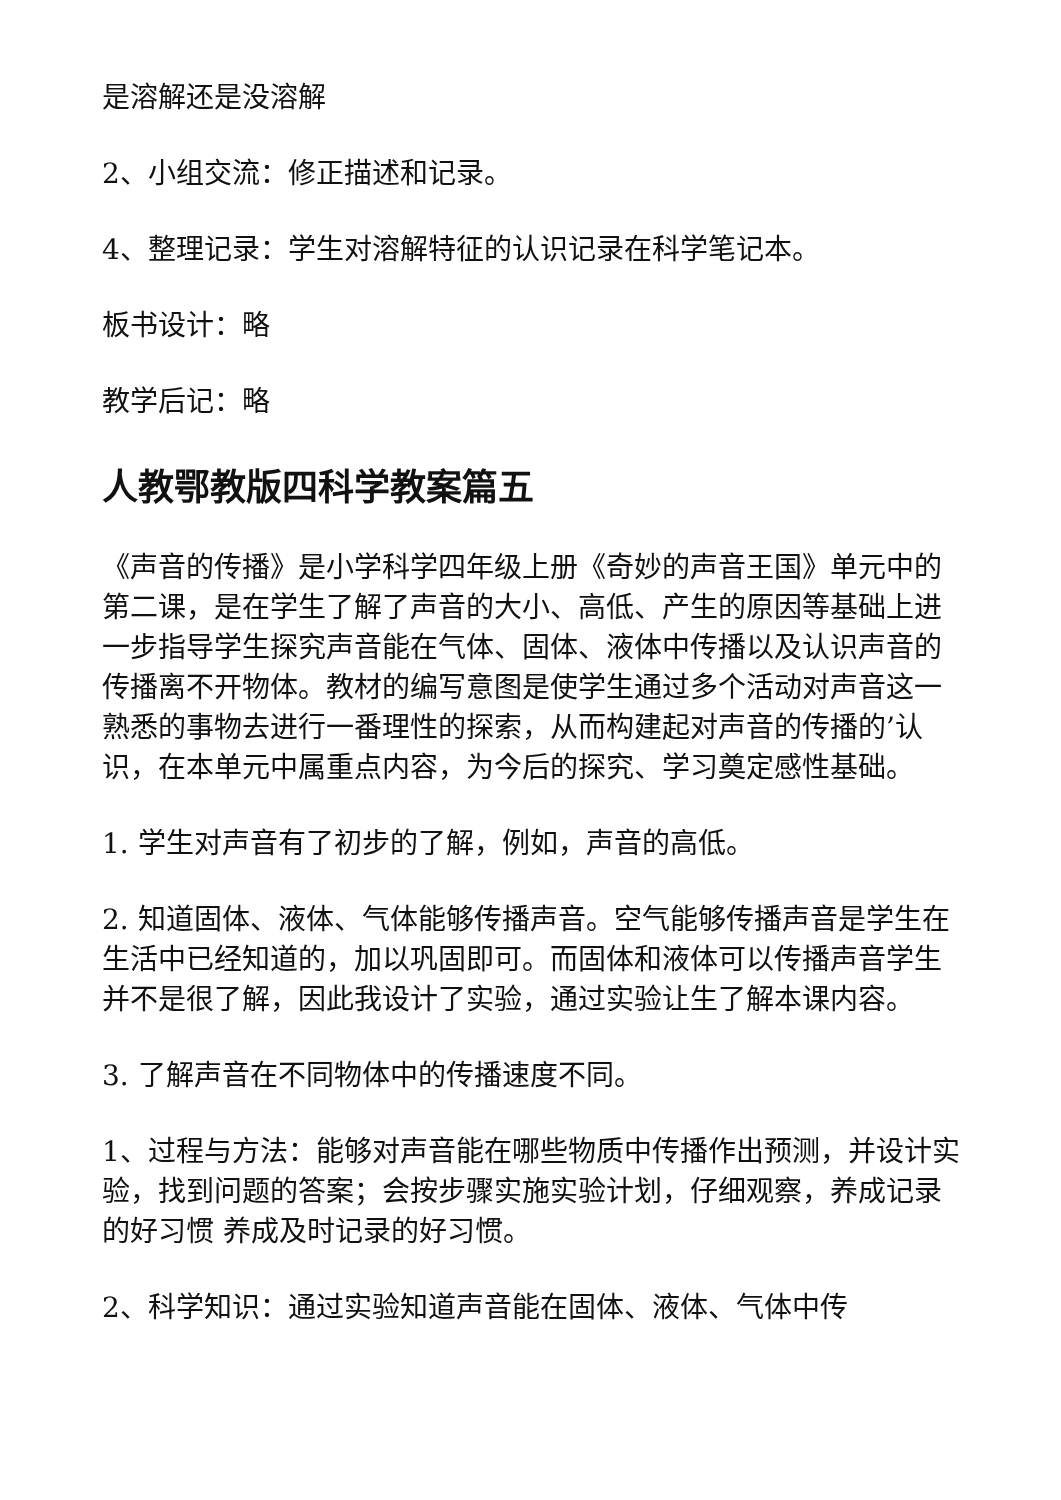是溶解还是没溶解
2、小组交流：修正描述和记录。
4、整理记录：学生对溶解特征的认识记录在科学笔记本。
板书设计：略
教学后记：略
人教鄂教版四科学教案篇五
《声音的传播》是小学科学四年级上册《奇妙的声音王国》单元中的第二课，是在学生了解了声音的大小、高低、产生的原因等基础上进一步指导学生探究声音能在气体、固体、液体中传播以及认识声音的传播离不开物体。教材的编写意图是使学生通过多个活动对声音这一熟悉的事物去进行一番理性的探索，从而构建起对声音的传播的’认识，在本单元中属重点内容，为今后的探究、学习奠定感性基础。
1. 学生对声音有了初步的了解，例如，声音的高低。
2. 知道固体、液体、气体能够传播声音。空气能够传播声音是学生在生活中已经知道的，加以巩固即可。而固体和液体可以传播声音学生并不是很了解，因此我设计了实验，通过实验让生了解本课内容。
3. 了解声音在不同物体中的传播速度不同。
1、过程与方法：能够对声音能在哪些物质中传播作出预测，并设计实验，找到问题的答案；会按步骤实施实验计划，仔细观察，养成记录的好习惯 养成及时记录的好习惯。
2、科学知识：通过实验知道声音能在固体、液体、气体中传